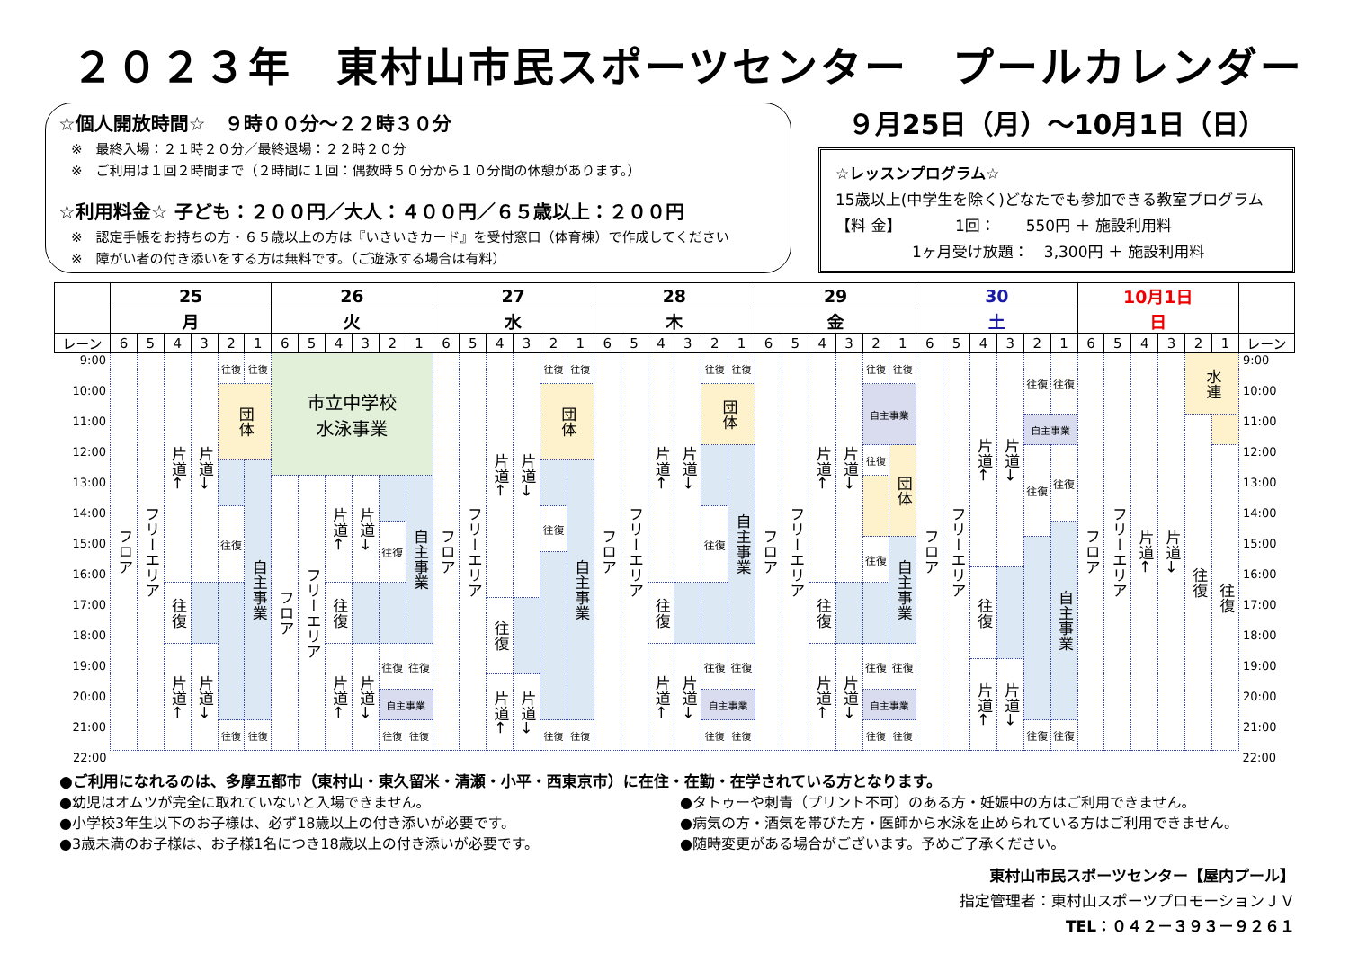２０２３年　東村山市民スポーツセンター　プールカレンダー
☆個人開放時間☆　９時００分～２２時３０分
※　最終入場：２１時２０分／最終退場：２２時２０分
※　ご利用は１回２時間まで（２時間に１回：偶数時５０分から１０分間の休憩があります。）
☆利用料金☆ 子ども：２００円／大人：４００円／６５歳以上：２００円
※　認定手帳をお持ちの方・６５歳以上の方は『いきいきカード』を受付窓口（体育棟）で作成してください
※　障がい者の付き添いをする方は無料です。（ご遊泳する場合は有料）
９月25日（月）～10月1日（日）
☆レッスンプログラム☆
15歳以上(中学生を除く)どなたでも参加できる教室プログラム
【料 金】　　　　1回：　　550円 ＋ 施設利用料
　　　　　1ヶ月受け放題：　3,300円 ＋ 施設利用料
| | 25 | | | | | | 26 | | | | | | 27 | | | | | | 28 | | | | | | 29 | | | | | | 30 | | | | | | 10月1日 | | | | | | |
| --- | --- | --- | --- | --- | --- | --- | --- | --- | --- | --- | --- | --- | --- | --- | --- | --- | --- | --- | --- | --- | --- | --- | --- | --- | --- | --- | --- | --- | --- | --- | --- | --- | --- | --- | --- | --- | --- | --- | --- | --- | --- | --- | --- |
| | 月 | | | | | | 火 | | | | | | 水 | | | | | | 木 | | | | | | 金 | | | | | | 土 | | | | | | 日 | | | | | | |
| レーン | 6 | 5 | 4 | 3 | 2 | 1 | 6 | 5 | 4 | 3 | 2 | 1 | 6 | 5 | 4 | 3 | 2 | 1 | 6 | 5 | 4 | 3 | 2 | 1 | 6 | 5 | 4 | 3 | 2 | 1 | 6 | 5 | 4 | 3 | 2 | 1 | 6 | 5 | 4 | 3 | 2 | 1 | レーン |
| 9:00 | フロア | フリーエリア | 片道← | 片道→ | 往復 | 往復 | 市立中学校 水泳事業 | | | | | | フロア | フリーエリア | 片道← | 片道→ | 往復 | 往復 | フロア | フリーエリア | 片道← | 片道→ | 往復 | 往復 | フロア | フリーエリア | 片道← | 片道→ | 往復 | 往復 | フロア | フリーエリア | 片道← | 片道→ | 往復 | 往復 | フロア | フリーエリア | 片道← | 片道→ | 水連 | | 9:00 |
| 10:00 | | | | | 団体 | | | | | | | | | | | | 団体 | | | | | | 団体 | | | | | | 自主事業 | | | | | | | | | | | | | | 10:00 |
| 11:00 | | | | | | | | | | | | | | | | | | | | | | | | | | | | | | | | | | | 自主事業 | | | | | | 往復 | | 11:00 |
| 12:00 | | | | | | | | | | | | | | | | | | | | | | | | 自主事業 | | | | | 往復 | 団体 | | | | | 往復 | 往復 | | | | | | 往復 | 12:00 |
| | | | | | | 自主事業 | | | | | | | | | | | | 自主事業 | | | | | | | | | | | | | | | | | | | | | | | | | |
| 13:00 | | | | | | | フロア | フリーエリア | 片道← | 片道→ | | 自主事業 | | | | | | | | | | | | | | | | | | | | | | | | | | | | | | | 13:00 |
| 14:00 | | | | | 往復 | | | | | | | | | | | | 往復 | | | | | | 往復 | | | | | | | | | | | | | | | | | | | | 14:00 |
| | | | | | | | | | | | 往復 | | | | | | | | | | | | | | | | | | | | | | | | | 自主事業 | | | | | | | |
| 15:00 | | | | | | | | | | | | | | | | | | | | | | | | | | | | | 往復 | 自主事業 | | | | | | | | | | | | | 15:00 |
| 16:00 | | | | | | | | | | | | | | | | | | | | | | | | | | | | | | | | | 往復 | | | | | | | | | | 16:00 |
| | | | 往復 | | | | | | 往復 | | | | | | | | | | | | 往復 | | | | | | 往復 | | | | | | | | | | | | | | | | |
| 17:00 | | | | | | | | | | | | | | | 往復 | | | | | | | | | | | | | | | | | | | | | | | | | | | | 17:00 |
| 18:00 | | | | | | | | | | | | | | | | | | | | | | | | | | | | | | | | | | | | | | | | | | | 18:00 |
| | | | 片道← | 片道→ | | | | | 片道← | 片道→ | 往復 | 往復 | | | | | | | | | 片道← | 片道→ | 往復 | 往復 | | | 片道← | 片道→ | 往復 | 往復 | | | | | | | | | | | | | |
| 19:00 | | | | | | | | | | | | | | | | | | | | | | | | | | | | | | | | | 片道← | 片道→ | | | | | | | | | 19:00 |
| | | | | | | | | | | | | | | | 片道← | 片道→ | | | | | | | | | | | | | | | | | | | | | | | | | | | |
| 20:00 | | | | | | | | | | | 自主事業 | | | | | | | | | | | | 自主事業 | | | | | | 自主事業 | | | | | | | | | | | | | | 20:00 |
| 21:00 | | | | | 往復 | 往復 | | | | | 往復 | 往復 | | | | | 往復 | 往復 | | | | | 往復 | 往復 | | | | | 往復 | 往復 | | | | | 往復 | 往復 | | | | | | | 21:00 |
| 22:00 | | | | | | | | | | | | | | | | | | | | | | | | | | | | | | | | | | | | | | | | | | | 22:00 |
●ご利用になれるのは、多摩五都市（東村山・東久留米・清瀬・小平・西東京市）に在住・在勤・在学されている方となります。
●幼児はオムツが完全に取れていないと入場できません。
●小学校3年生以下のお子様は、必ず18歳以上の付き添いが必要です。
●3歳未満のお子様は、お子様1名につき18歳以上の付き添いが必要です。
●タトゥーや刺青（プリント不可）のある方・妊娠中の方はご利用できません。
●病気の方・酒気を帯びた方・医師から水泳を止められている方はご利用できません。
●随時変更がある場合がございます。予めご了承ください。
東村山市民スポーツセンター【屋内プール】
指定管理者：東村山スポーツプロモーションＪＶ
TEL：０４２－３９３－９２６１